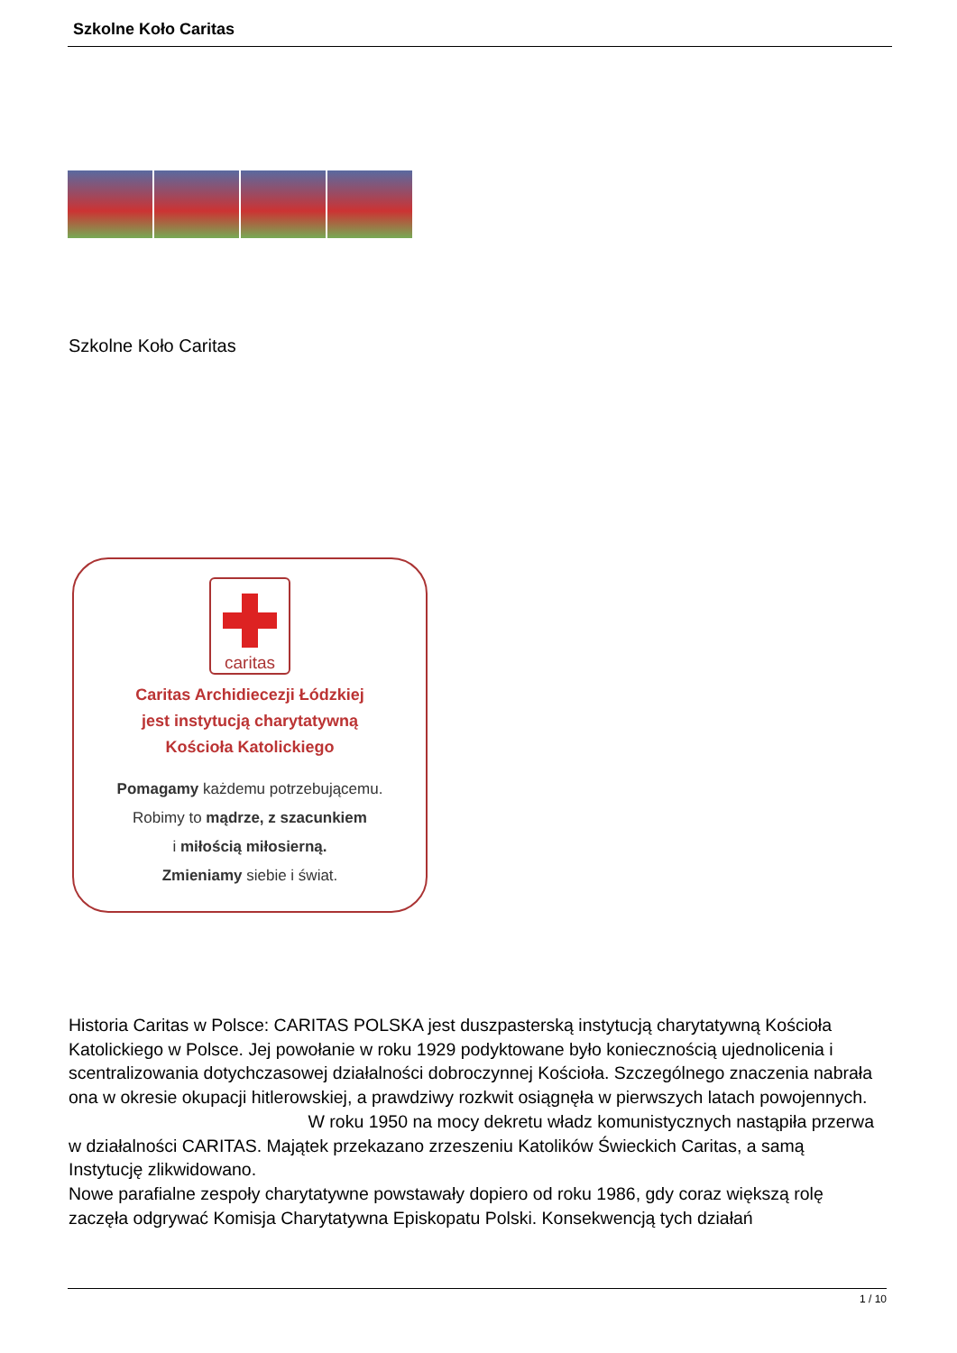Szkolne Koło Caritas
Szkolne Koło Caritas
caritas
Caritas Archidiecezji Łódzkiej
jest instytucją charytatywną
Kościoła Katolickiego
Pomagamy każdemu potrzebującemu.
Robimy to mądrze, z szacunkiem
i miłością miłosierną.
Zmieniamy siebie i świat.
Historia Caritas w Polsce: CARITAS POLSKA jest duszpasterską instytucją charytatywną Kościoła Katolickiego w Polsce. Jej powołanie w roku 1929 podyktowane było koniecznością ujednolicenia i scentralizowania dotychczasowej działalności dobroczynnej Kościoła. Szczególnego znaczenia nabrała ona w okresie okupacji hitlerowskiej, a prawdziwy rozkwit osiągnęła w pierwszych latach powojennych. W roku 1950 na mocy dekretu władz komunistycznych nastąpiła przerwa w działalności CARITAS. Majątek przekazano zrzeszeniu Katolików Świeckich Caritas, a samą Instytucję zlikwidowano.
Nowe parafialne zespoły charytatywne powstawały dopiero od roku 1986, gdy coraz większą rolę zaczęła odgrywać Komisja Charytatywna Episkopatu Polski. Konsekwencją tych działań
1 / 10